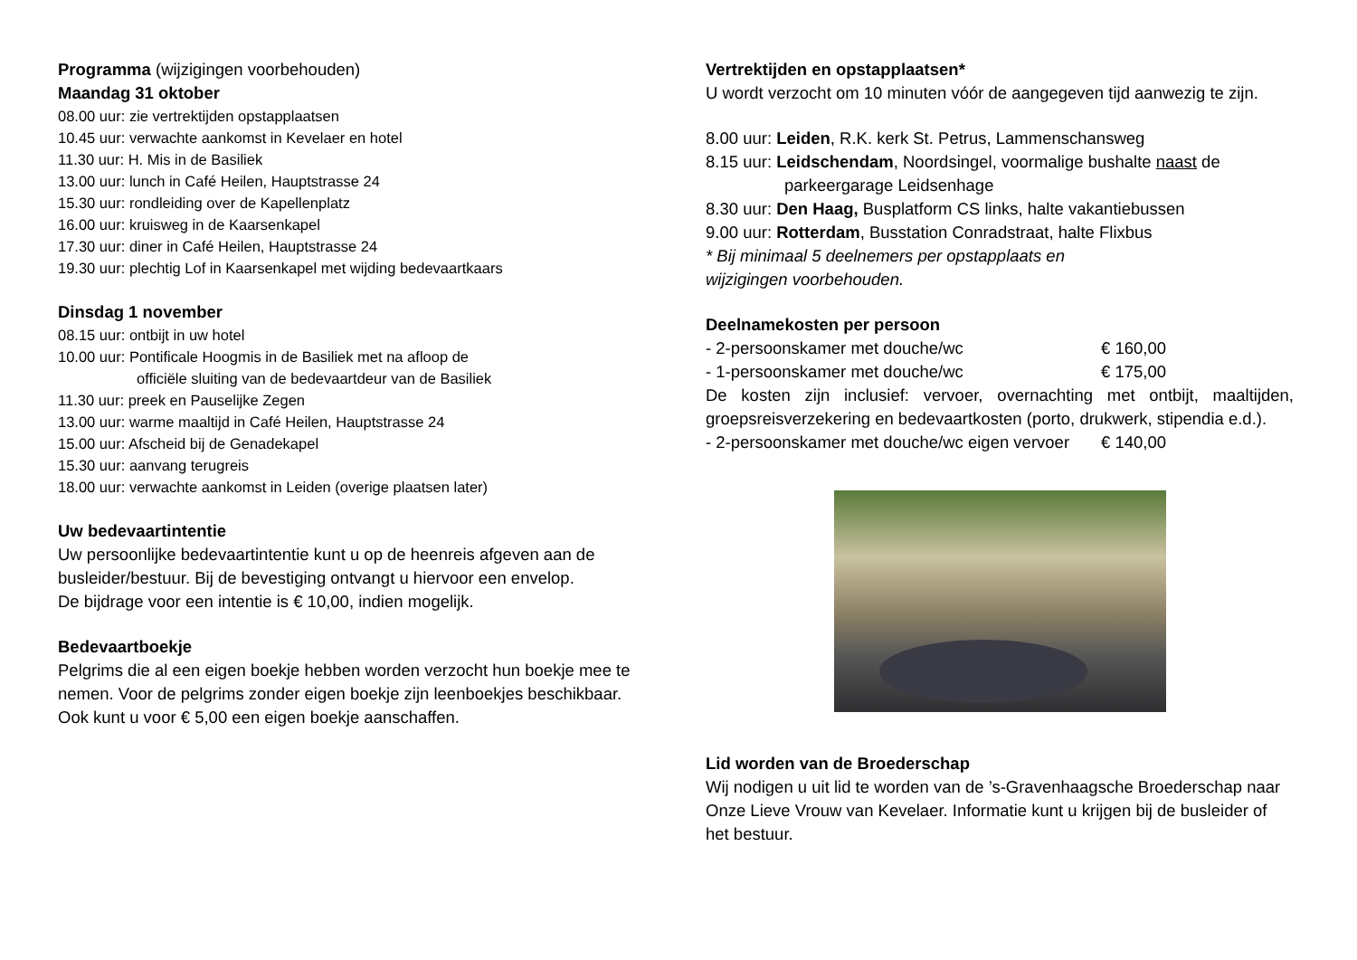Programma (wijzigingen voorbehouden)
Maandag 31 oktober
08.00 uur: zie vertrektijden opstapplaatsen
10.45 uur: verwachte aankomst in Kevelaer en hotel
11.30 uur: H. Mis in de Basiliek
13.00 uur: lunch in Café Heilen, Hauptstrasse 24
15.30 uur: rondleiding over de Kapellenplatz
16.00 uur: kruisweg in de Kaarsenkapel
17.30 uur: diner in Café Heilen, Hauptstrasse 24
19.30 uur: plechtig Lof in Kaarsenkapel met wijding bedevaartkaars
Dinsdag 1 november
08.15 uur: ontbijt in uw hotel
10.00 uur: Pontificale Hoogmis in de Basiliek met na afloop de
officiële sluiting van de bedevaartdeur van de Basiliek
11.30 uur: preek en Pauselijke Zegen
13.00 uur: warme maaltijd in Café Heilen, Hauptstrasse 24
15.00 uur: Afscheid bij de Genadekapel
15.30 uur: aanvang terugreis
18.00 uur: verwachte aankomst in Leiden (overige plaatsen later)
Uw bedevaartintentie
Uw persoonlijke bedevaartintentie kunt u op de heenreis afgeven aan de busleider/bestuur. Bij de bevestiging ontvangt u hiervoor een envelop.
De bijdrage voor een intentie is € 10,00, indien mogelijk.
Bedevaartboekje
Pelgrims die al een eigen boekje hebben worden verzocht hun boekje mee te nemen. Voor de pelgrims zonder eigen boekje zijn leenboekjes beschikbaar.
Ook kunt u voor € 5,00 een eigen boekje aanschaffen.
Vertrektijden en opstapplaatsen*
U wordt verzocht om 10 minuten vóór de aangegeven tijd aanwezig te zijn.
8.00 uur: Leiden, R.K. kerk St. Petrus, Lammenschansweg
8.15 uur: Leidschendam, Noordsingel, voormalige bushalte naast de
parkeergarage Leidsenhage
8.30 uur: Den Haag, Busplatform CS links, halte vakantiebussen
9.00 uur: Rotterdam, Busstation Conradstraat, halte Flixbus
* Bij minimaal 5 deelnemers per opstapplaats en
wijzigingen voorbehouden.
Deelnamekosten per persoon
- 2-persoonskamer met douche/wc € 160,00
- 1-persoonskamer met douche/wc € 175,00
De kosten zijn inclusief: vervoer, overnachting met ontbijt, maaltijden, groepsreisverzekering en bedevaartkosten (porto, drukwerk, stipendia e.d.).
- 2-persoonskamer met douche/wc eigen vervoer € 140,00
Lid worden van de Broederschap
Wij nodigen u uit lid te worden van de ’s-Gravenhaagsche Broederschap naar Onze Lieve Vrouw van Kevelaer. Informatie kunt u krijgen bij de busleider of het bestuur.